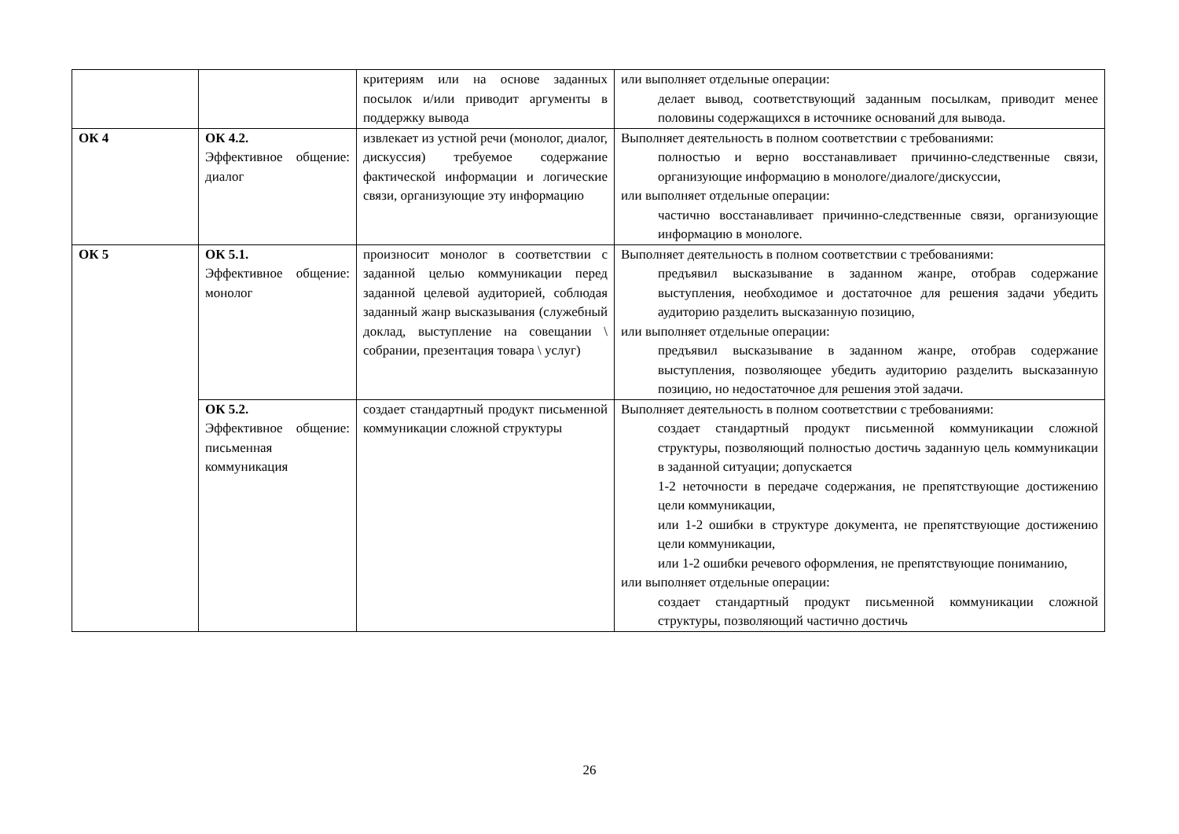| | | критериям или на основе заданных посылок и/или приводит аргументы в поддержку вывода | или выполняет отдельные операции: делает вывод, соответствующий заданным посылкам, приводит менее половины содержащихся в источнике оснований для вывода. |
| ОК 4 | ОК 4.2. Эффективное общение: диалог | извлекает из устной речи (монолог, диалог, дискуссия) требуемое содержание фактической информации и логические связи, организующие эту информацию | Выполняет деятельность в полном соответствии с требованиями: полностью и верно восстанавливает причинно-следственные связи, организующие информацию в монологе/диалоге/дискуссии, или выполняет отдельные операции: частично восстанавливает причинно-следственные связи, организующие информацию в монологе. |
| ОК 5 | ОК 5.1. Эффективное общение: монолог | произносит монолог в соответствии с заданной целью коммуникации перед заданной целевой аудиторией, соблюдая заданный жанр высказывания (служебный доклад, выступление на совещании \ собрании, презентация товара \ услуг) | Выполняет деятельность в полном соответствии с требованиями: предъявил высказывание в заданном жанре, отобрав содержание выступления, необходимое и достаточное для решения задачи убедить аудиторию разделить высказанную позицию, или выполняет отдельные операции: предъявил высказывание в заданном жанре, отобрав содержание выступления, позволяющее убедить аудиторию разделить высказанную позицию, но недостаточное для решения этой задачи. |
| | ОК 5.2. Эффективное общение: письменная коммуникация | создает стандартный продукт письменной коммуникации сложной структуры | Выполняет деятельность в полном соответствии с требованиями: создает стандартный продукт письменной коммуникации сложной структуры, позволяющий полностью достичь заданную цель коммуникации в заданной ситуации; допускается 1-2 неточности в передаче содержания, не препятствующие достижению цели коммуникации, или 1-2 ошибки в структуре документа, не препятствующие достижению цели коммуникации, или 1-2 ошибки речевого оформления, не препятствующие пониманию, или выполняет отдельные операции: создает стандартный продукт письменной коммуникации сложной структуры, позволяющий частично достичь |
26